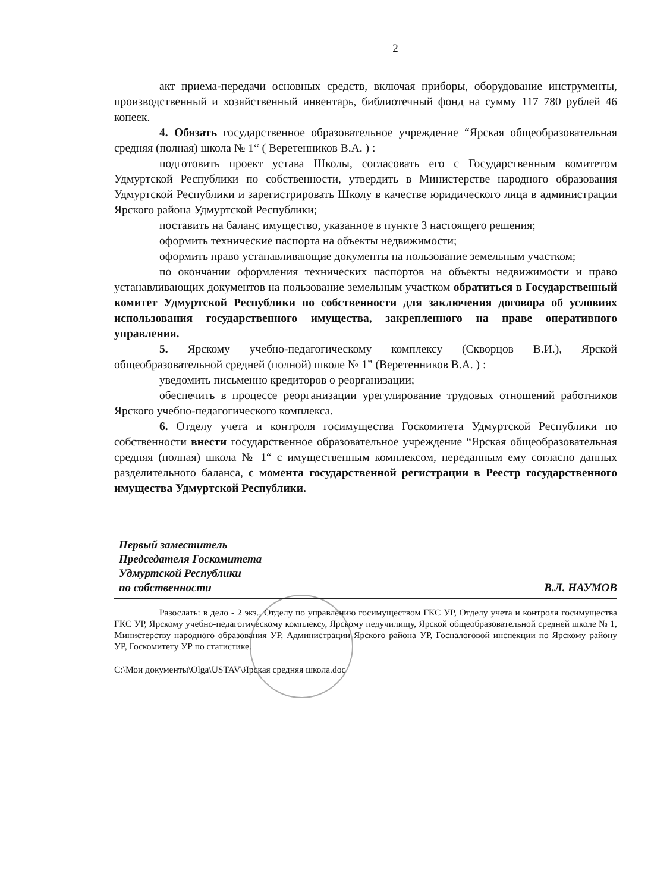2
акт приема-передачи основных средств, включая приборы, оборудование инструменты, производственный и хозяйственный инвентарь, библиотечный фонд на сумму 117 780 рублей 46 копеек.
4. Обязать государственное образовательное учреждение “Ярская общеобразовательная средняя (полная) школа № 1“ ( Веретенников В.А. ) :
подготовить проект устава Школы, согласовать его с Государственным комитетом Удмуртской Республики по собственности, утвердить в Министерстве народного образования Удмуртской Республики и зарегистрировать Школу в качестве юридического лица в администрации Ярского района Удмуртской Республики;
поставить на баланс имущество, указанное в пункте 3 настоящего решения;
оформить технические паспорта на объекты недвижимости;
оформить право устанавливающие документы на пользование земельным участком;
по окончании оформления технических паспортов на объекты недвижимости и право устанавливающих документов на пользование земельным участком обратиться в Государственный комитет Удмуртской Республики по собственности для заключения договора об условиях использования государственного имущества, закрепленного на праве оперативного управления.
5. Ярскому учебно-педагогическому комплексу (Скворцов В.И.), Ярской общеобразовательной средней (полной) школе № 1” (Веретенников В.А. ) :
уведомить письменно кредиторов о реорганизации;
обеспечить в процессе реорганизации урегулирование трудовых отношений работников Ярского учебно-педагогического комплекса.
6. Отделу учета и контроля госимущества Госкомитета Удмуртской Республики по собственности внести государственное образовательное учреждение “Ярская общеобразовательная средняя (полная) школа № 1“ с имущественным комплексом, переданным ему согласно данных разделительного баланса, с момента государственной регистрации в Реестр государственного имущества Удмуртской Республики.
Первый заместитель
Председателя Госкомитета
Удмуртской Республики
по собственности
В.Л. НАУМОВ
Разослать: в дело - 2 экз., Отделу по управлению госимуществом ГКС УР, Отделу учета и контроля госимущества ГКС УР, Ярскому учебно-педагогическому комплексу, Ярскому педучилищу, Ярской общеобразовательной средней школе № 1, Министерству народного образования УР, Администрации Ярского района УР, Госналоговой инспекции по Ярскому району УР, Госкомитету УР по статистике.
C:\Мои документы\Olga\USTAV\Ярская средняя школа.doc